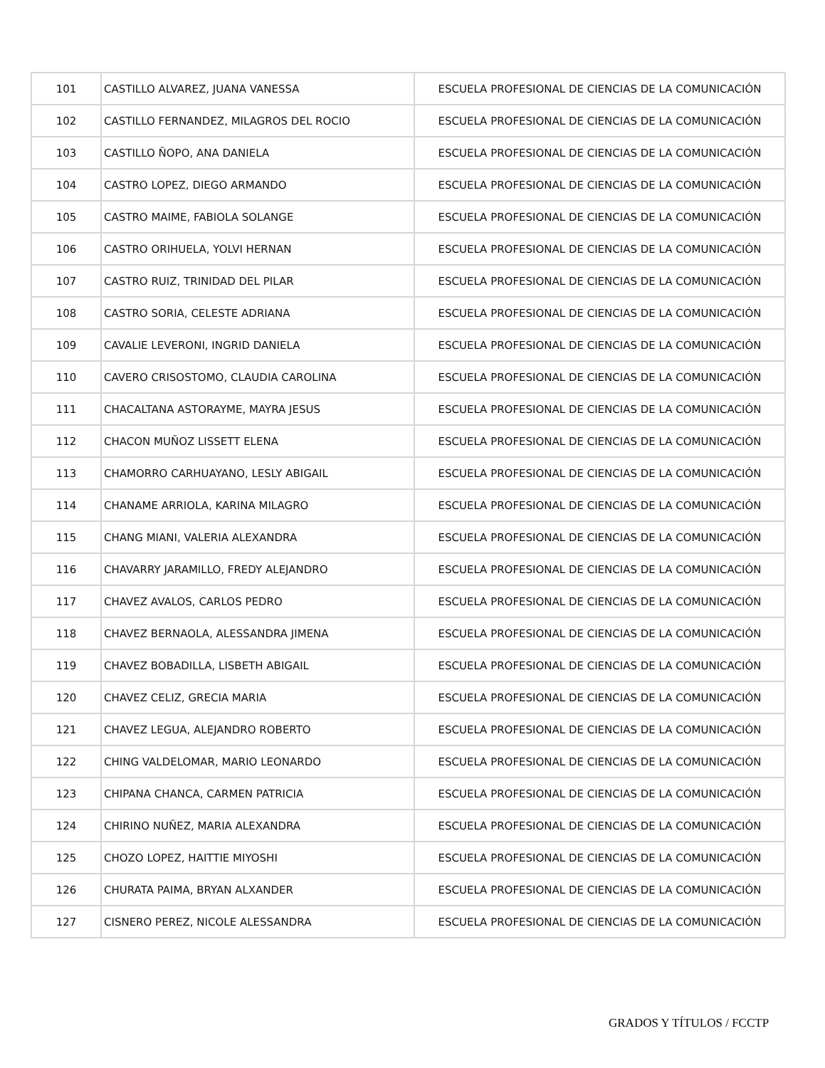| 101 | CASTILLO ALVAREZ, JUANA VANESSA | ESCUELA PROFESIONAL DE CIENCIAS DE LA COMUNICACIÓN |
| 102 | CASTILLO FERNANDEZ, MILAGROS DEL ROCIO | ESCUELA PROFESIONAL DE CIENCIAS DE LA COMUNICACIÓN |
| 103 | CASTILLO ÑOPO, ANA DANIELA | ESCUELA PROFESIONAL DE CIENCIAS DE LA COMUNICACIÓN |
| 104 | CASTRO LOPEZ, DIEGO ARMANDO | ESCUELA PROFESIONAL DE CIENCIAS DE LA COMUNICACIÓN |
| 105 | CASTRO MAIME, FABIOLA SOLANGE | ESCUELA PROFESIONAL DE CIENCIAS DE LA COMUNICACIÓN |
| 106 | CASTRO ORIHUELA, YOLVI HERNAN | ESCUELA PROFESIONAL DE CIENCIAS DE LA COMUNICACIÓN |
| 107 | CASTRO RUIZ, TRINIDAD DEL PILAR | ESCUELA PROFESIONAL DE CIENCIAS DE LA COMUNICACIÓN |
| 108 | CASTRO SORIA, CELESTE ADRIANA | ESCUELA PROFESIONAL DE CIENCIAS DE LA COMUNICACIÓN |
| 109 | CAVALIE LEVERONI, INGRID DANIELA | ESCUELA PROFESIONAL DE CIENCIAS DE LA COMUNICACIÓN |
| 110 | CAVERO CRISOSTOMO, CLAUDIA CAROLINA | ESCUELA PROFESIONAL DE CIENCIAS DE LA COMUNICACIÓN |
| 111 | CHACALTANA ASTORAYME, MAYRA JESUS | ESCUELA PROFESIONAL DE CIENCIAS DE LA COMUNICACIÓN |
| 112 | CHACON MUÑOZ LISSETT ELENA | ESCUELA PROFESIONAL DE CIENCIAS DE LA COMUNICACIÓN |
| 113 | CHAMORRO CARHUAYANO, LESLY ABIGAIL | ESCUELA PROFESIONAL DE CIENCIAS DE LA COMUNICACIÓN |
| 114 | CHANAME ARRIOLA, KARINA MILAGRO | ESCUELA PROFESIONAL DE CIENCIAS DE LA COMUNICACIÓN |
| 115 | CHANG MIANI, VALERIA ALEXANDRA | ESCUELA PROFESIONAL DE CIENCIAS DE LA COMUNICACIÓN |
| 116 | CHAVARRY JARAMILLO, FREDY ALEJANDRO | ESCUELA PROFESIONAL DE CIENCIAS DE LA COMUNICACIÓN |
| 117 | CHAVEZ AVALOS, CARLOS PEDRO | ESCUELA PROFESIONAL DE CIENCIAS DE LA COMUNICACIÓN |
| 118 | CHAVEZ BERNAOLA, ALESSANDRA JIMENA | ESCUELA PROFESIONAL DE CIENCIAS DE LA COMUNICACIÓN |
| 119 | CHAVEZ BOBADILLA, LISBETH ABIGAIL | ESCUELA PROFESIONAL DE CIENCIAS DE LA COMUNICACIÓN |
| 120 | CHAVEZ CELIZ, GRECIA MARIA | ESCUELA PROFESIONAL DE CIENCIAS DE LA COMUNICACIÓN |
| 121 | CHAVEZ LEGUA, ALEJANDRO ROBERTO | ESCUELA PROFESIONAL DE CIENCIAS DE LA COMUNICACIÓN |
| 122 | CHING VALDELOMAR, MARIO LEONARDO | ESCUELA PROFESIONAL DE CIENCIAS DE LA COMUNICACIÓN |
| 123 | CHIPANA CHANCA, CARMEN PATRICIA | ESCUELA PROFESIONAL DE CIENCIAS DE LA COMUNICACIÓN |
| 124 | CHIRINO NUÑEZ, MARIA ALEXANDRA | ESCUELA PROFESIONAL DE CIENCIAS DE LA COMUNICACIÓN |
| 125 | CHOZO LOPEZ, HAITTIE MIYOSHI | ESCUELA PROFESIONAL DE CIENCIAS DE LA COMUNICACIÓN |
| 126 | CHURATA PAIMA, BRYAN ALXANDER | ESCUELA PROFESIONAL DE CIENCIAS DE LA COMUNICACIÓN |
| 127 | CISNERO PEREZ, NICOLE ALESSANDRA | ESCUELA PROFESIONAL DE CIENCIAS DE LA COMUNICACIÓN |
GRADOS Y TÍTULOS / FCCTP